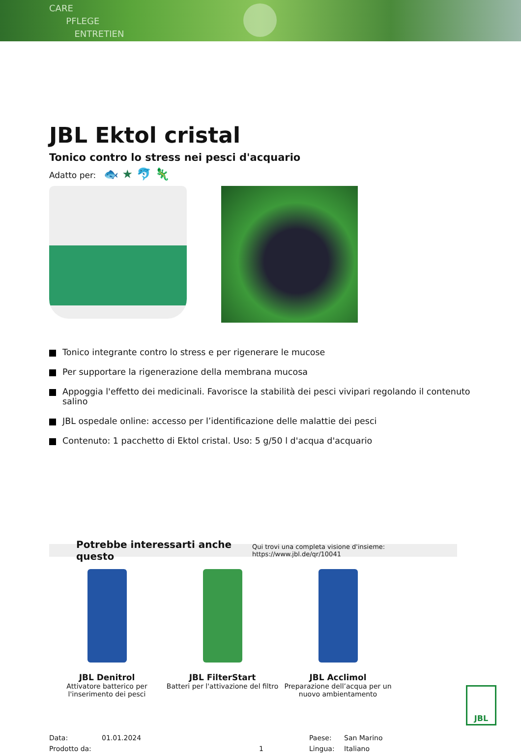CARE
PFLEGE
ENTRETIEN
JBL Ektol cristal
Tonico contro lo stress nei pesci d'acquario
Adatto per: 🐟 ★ 🐬 🦎
Tonico integrante contro lo stress e per rigenerare le mucose
Per supportare la rigenerazione della membrana mucosa
Appoggia l'effetto dei medicinali. Favorisce la stabilità dei pesci vivipari regolando il contenuto salino
JBL ospedale online: accesso per l’identificazione delle malattie dei pesci
Contenuto: 1 pacchetto di Ektol cristal. Uso: 5 g/50 l d'acqua d'acquario
Potrebbe interessarti anche questo Qui trovi una completa visione d'insieme: https://www.jbl.de/qr/10041
JBL Denitrol
Attivatore batterico per l'inserimento dei pesci
JBL FilterStart
Batteri per l'attivazione del filtro
JBL Acclimol
Preparazione dell’acqua per un nuovo ambientamento
Data:
Prodotto da:
01.01.2024
1 Paese:
Lingua:
San Marino
Italiano
JBL